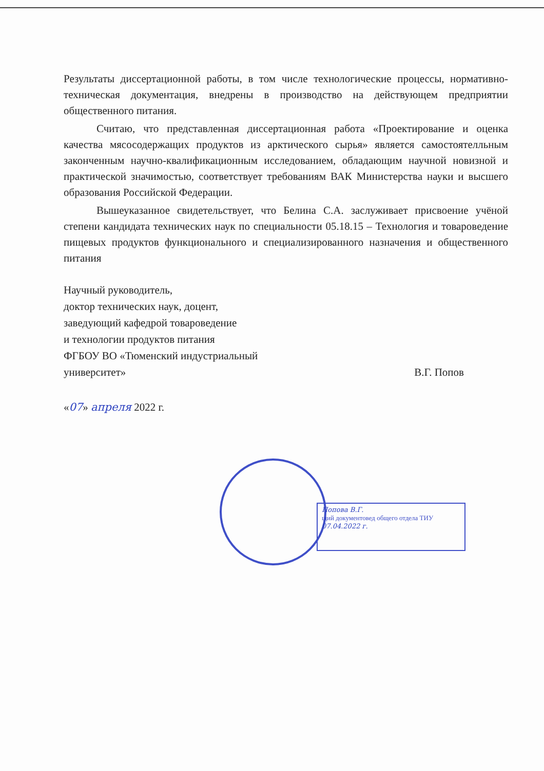Результаты диссертационной работы, в том числе технологические процессы, нормативно-техническая документация, внедрены в производство на действующем предприятии общественного питания.
Считаю, что представленная диссертационная работа «Проектирование и оценка качества мясосодержащих продуктов из арктического сырья» является самостоятелльным законченным научно-квалификационным исследованием, обладающим научной новизной и практической значимостью, соответствует требованиям ВАК Министерства науки и высшего образования Российской Федерации.
Вышеуказанное свидетельствует, что Белина С.А. заслуживает присвоение учёной степени кандидата технических наук по специальности 05.18.15 – Технология и товароведение пищевых продуктов функционального и специализированного назначения и общественного питания
Научный руководитель,
доктор технических наук, доцент,
заведующий кафедрой товароведение
и технологии продуктов питания
ФГБОУ ВО «Тюменский индустриальный
университет» В.Г. Попов
«07» апреля 2022 г.
Попова В.Г.
щий документовед общего отдела ТИУ
07.04.2022 г.